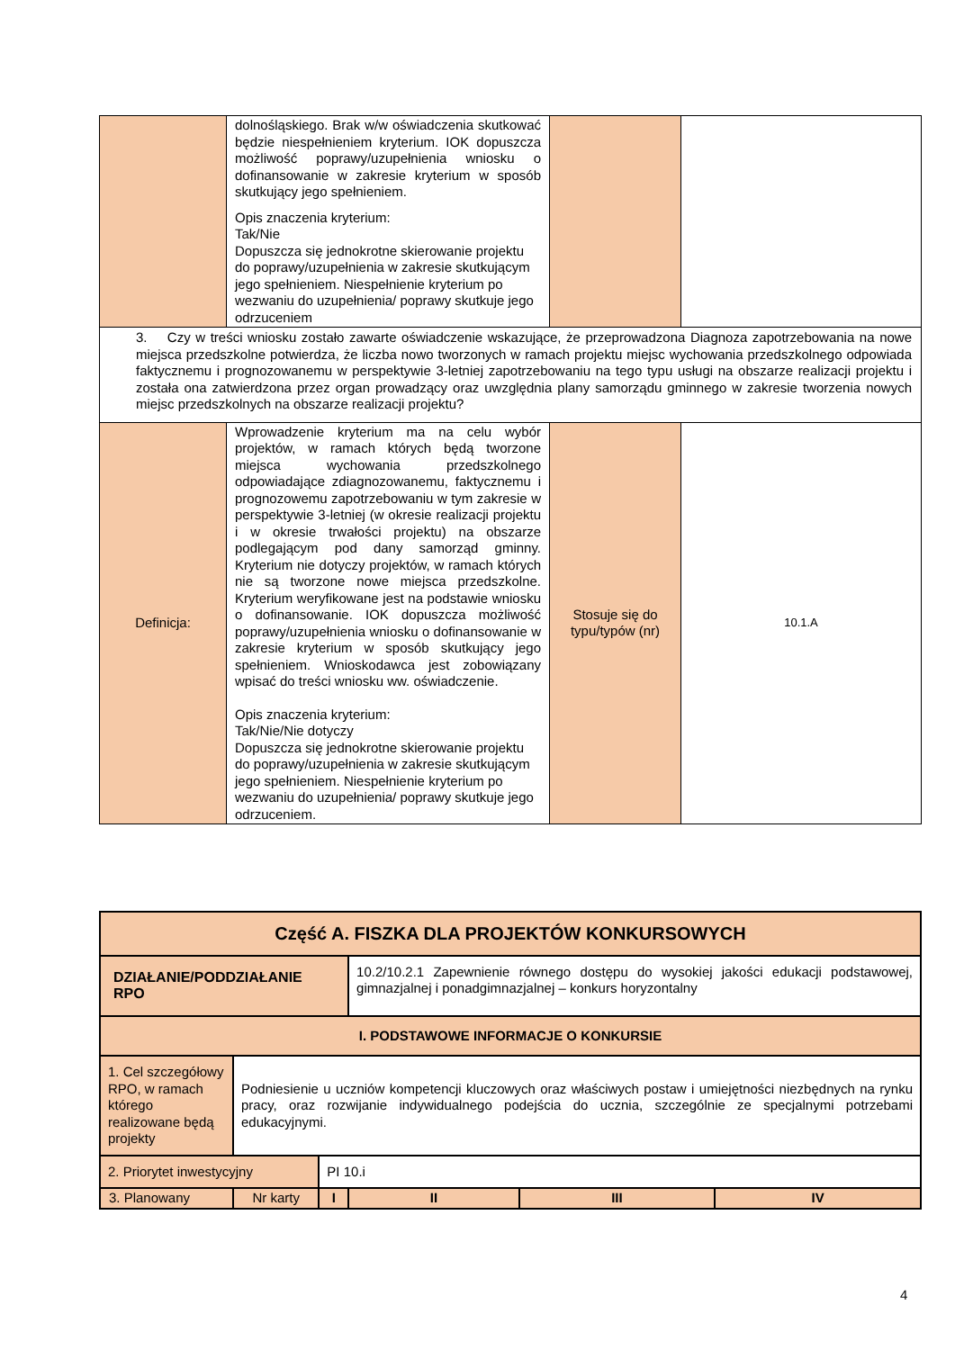| | dolnośląskiego. Brak w/w oświadczenia skutkować będzie niespełnieniem kryterium. IOK dopuszcza możliwość poprawy/uzupełnienia wniosku o dofinansowanie w zakresie kryterium w sposób skutkujący jego spełnieniem. Opis znaczenia kryterium: Tak/Nie Dopuszcza się jednokrotne skierowanie projektu do poprawy/uzupełnienia w zakresie skutkującym jego spełnieniem. Niespełnienie kryterium po wezwaniu do uzupełnienia/ poprawy skutkuje jego odrzuceniem | | |
| 3. Czy w treści wniosku zostało zawarte oświadczenie wskazujące, że przeprowadzona Diagnoza zapotrzebowania na nowe miejsca przedszkolne potwierdza, że liczba nowo tworzonych w ramach projektu miejsc wychowania przedszkolnego odpowiada faktycznemu i prognozowanemu w perspektywie 3-letniej zapotrzebowaniu na tego typu usługi na obszarze realizacji projektu i została ona zatwierdzona przez organ prowadzący oraz uwzględnia plany samorządu gminnego w zakresie tworzenia nowych miejsc przedszkolnych na obszarze realizacji projektu? | | | |
| Definicja: | Wprowadzenie kryterium ma na celu wybór projektów, w ramach których będą tworzone miejsca wychowania przedszkolnego odpowiadające zdiagnozowanemu, faktycznemu i prognozowemu zapotrzebowaniu w tym zakresie w perspektywie 3-letniej (w okresie realizacji projektu i w okresie trwałości projektu) na obszarze podlegającym pod dany samorząd gminny. Kryterium nie dotyczy projektów, w ramach których nie są tworzone nowe miejsca przedszkolne. Kryterium weryfikowane jest na podstawie wniosku o dofinansowanie. IOK dopuszcza możliwość poprawy/uzupełnienia wniosku o dofinansowanie w zakresie kryterium w sposób skutkujący jego spełnieniem. Wnioskodawca jest zobowiązany wpisać do treści wniosku ww. oświadczenie. Opis znaczenia kryterium: Tak/Nie/Nie dotyczy Dopuszcza się jednokrotne skierowanie projektu do poprawy/uzupełnienia w zakresie skutkującym jego spełnieniem. Niespełnienie kryterium po wezwaniu do uzupełnienia/ poprawy skutkuje jego odrzuceniem. | Stosuje się do typu/typów (nr) | 10.1.A |
| Część A. FISZKA DLA PROJEKTÓW KONKURSOWYCH | | | | | |
| DZIAŁANIE/PODDZIAŁANIE RPO | | | 10.2/10.2.1 Zapewnienie równego dostępu do wysokiej jakości edukacji podstawowej, gimnazjalnej i ponadgimnazjalnej – konkurs horyzontalny | | |
| I. PODSTAWOWE INFORMACJE O KONKURSIE | | | | | |
| 1. Cel szczegółowy RPO, w ramach którego realizowane będą projekty | Podniesienie u uczniów kompetencji kluczowych oraz właściwych postaw i umiejętności niezbędnych na rynku pracy, oraz rozwijanie indywidualnego podejścia do ucznia, szczególnie ze specjalnymi potrzebami edukacyjnymi. | | | | |
| 2. Priorytet inwestycyjny | | PI 10.i | | | |
| 3. Planowany | Nr karty | I | II | III | IV |
4